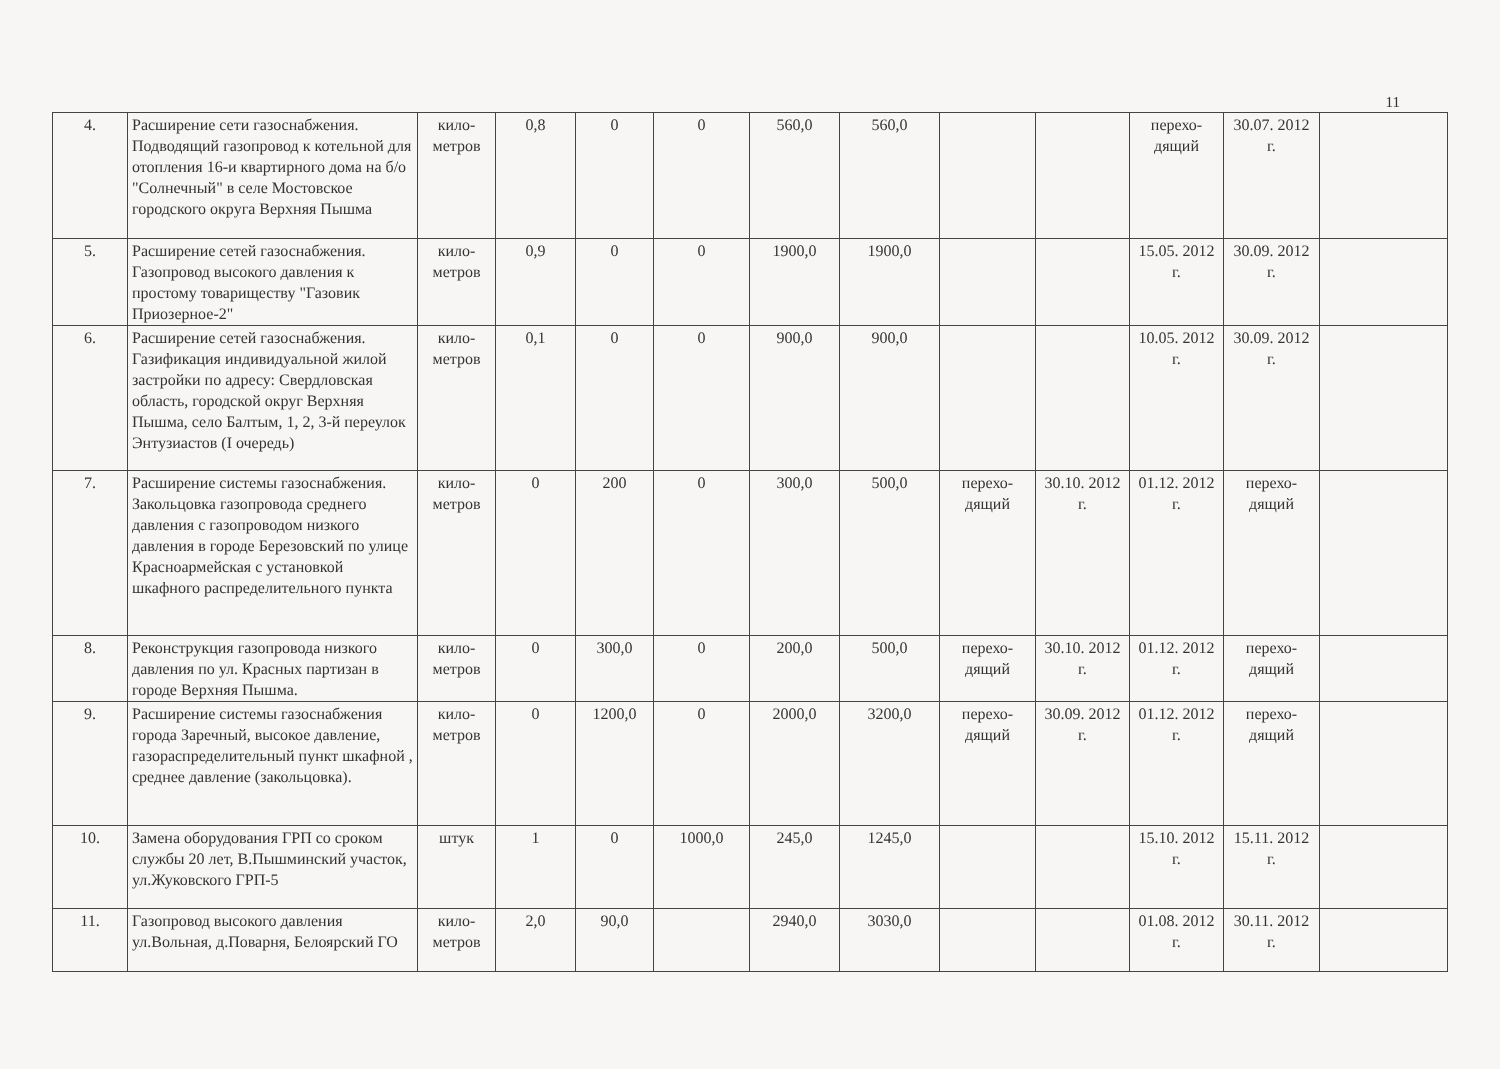11
| 4. | Расширение сети газоснабжения. Подводящий газопровод к котельной для отопления 16-и квартирного дома на б/о "Солнечный" в селе Мостовское городского округа Верхняя Пышма | кило-метров | 0,8 | 0 | 0 | 560,0 | 560,0 | | | перехо-дящий | 30.07. 2012 г. | |
| 5. | Расширение сетей газоснабжения. Газопровод высокого давления к простому товариществу "Газовик Приозерное-2" | кило-метров | 0,9 | 0 | 0 | 1900,0 | 1900,0 | | | 15.05. 2012 г. | 30.09. 2012 г. | |
| 6. | Расширение сетей газоснабжения. Газификация индивидуальной жилой застройки по адресу: Свердловская область, городской округ Верхняя Пышма, село Балтым, 1, 2, 3-й переулок Энтузиастов (I очередь) | кило-метров | 0,1 | 0 | 0 | 900,0 | 900,0 | | | 10.05. 2012 г. | 30.09. 2012 г. | |
| 7. | Расширение системы газоснабжения. Закольцовка газопровода среднего давления с газопроводом низкого давления в городе Березовский по улице Красноармейская с установкой шкафного распределительного пункта | кило-метров | 0 | 200 | 0 | 300,0 | 500,0 | перехо-дящий | 30.10. 2012 г. | 01.12. 2012 г. | перехо-дящий | |
| 8. | Реконструкция газопровода низкого давления по ул. Красных партизан в городе Верхняя Пышма. | кило-метров | 0 | 300,0 | 0 | 200,0 | 500,0 | перехо-дящий | 30.10. 2012 г. | 01.12. 2012 г. | перехо-дящий | |
| 9. | Расширение системы газоснабжения города Заречный, высокое давление, газораспределительный пункт шкафной , среднее давление (закольцовка). | кило-метров | 0 | 1200,0 | 0 | 2000,0 | 3200,0 | перехо-дящий | 30.09. 2012 г. | 01.12. 2012 г. | перехо-дящий | |
| 10. | Замена оборудования ГРП со сроком службы 20 лет, В.Пышминский участок, ул.Жуковского ГРП-5 | штук | 1 | 0 | 1000,0 | 245,0 | 1245,0 | | | 15.10. 2012 г. | 15.11. 2012 г. | |
| 11. | Газопровод высокого давления ул.Вольная, д.Поварня, Белоярский ГО | кило-метров | 2,0 | 90,0 | | 2940,0 | 3030,0 | | | 01.08. 2012 г. | 30.11. 2012 г. | |